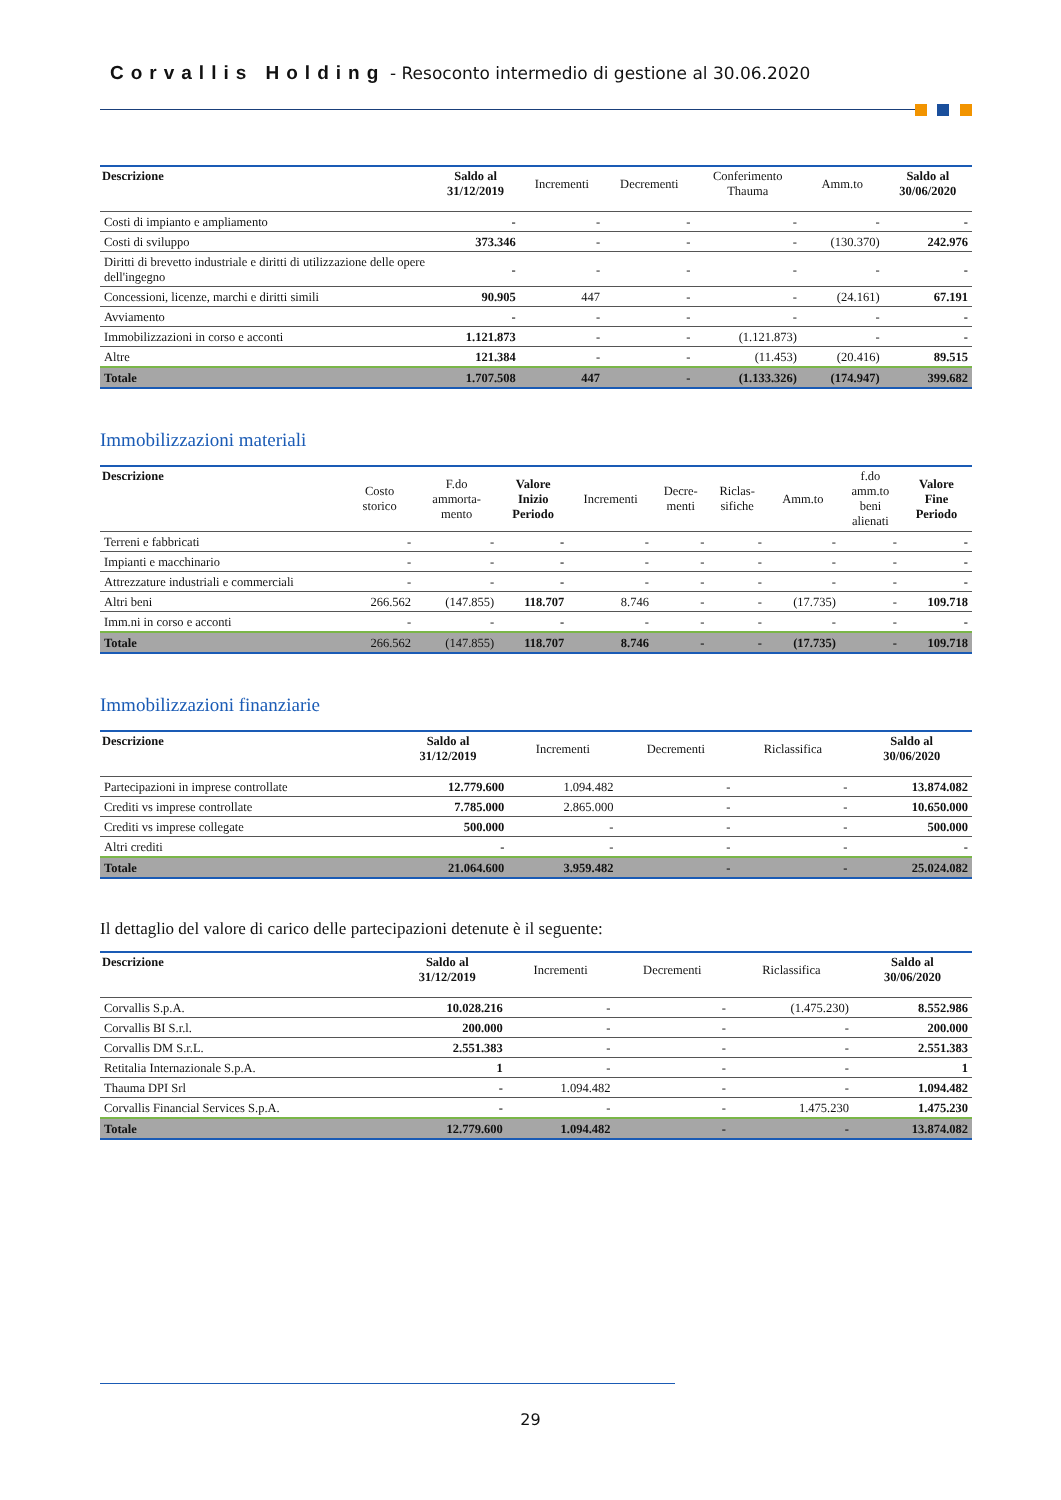Corvallis Holding - Resoconto intermedio di gestione al 30.06.2020
| Descrizione | Saldo al 31/12/2019 | Incrementi | Decrementi | Conferimento Thauma | Amm.to | Saldo al 30/06/2020 |
| --- | --- | --- | --- | --- | --- | --- |
| Costi di impianto e ampliamento | - | - | - | - | - | - |
| Costi di sviluppo | 373.346 | - | - | - | (130.370) | 242.976 |
| Diritti di brevetto industriale e diritti di utilizzazione delle opere dell'ingegno | - | - | - | - | - | - |
| Concessioni, licenze, marchi e diritti simili | 90.905 | 447 | - | - | (24.161) | 67.191 |
| Avviamento | - | - | - | - | - | - |
| Immobilizzazioni in corso e acconti | 1.121.873 | - | - | (1.121.873) | - | - |
| Altre | 121.384 | - | - | (11.453) | (20.416) | 89.515 |
| Totale | 1.707.508 | 447 | - | (1.133.326) | (174.947) | 399.682 |
Immobilizzazioni materiali
| Descrizione | Costo storico | F.do ammorta- mento | Valore Inizio Periodo | Incrementi | Decre- menti | Riclas- sifiche | Amm.to | f.do amm.to beni alienati | Valore Fine Periodo |
| --- | --- | --- | --- | --- | --- | --- | --- | --- | --- |
| Terreni e fabbricati | - | - | - | - | - | - | - | - | - |
| Impianti e macchinario | - | - | - | - | - | - | - | - | - |
| Attrezzature industriali e commerciali | - | - | - | - | - | - | - | - | - |
| Altri beni | 266.562 | (147.855) | 118.707 | 8.746 | - | - | (17.735) | - | 109.718 |
| Imm.ni in corso e acconti | - | - | - | - | - | - | - | - | - |
| Totale | 266.562 | (147.855) | 118.707 | 8.746 | - | - | (17.735) | - | 109.718 |
Immobilizzazioni finanziarie
| Descrizione | Saldo al 31/12/2019 | Incrementi | Decrementi | Riclassifica | Saldo al 30/06/2020 |
| --- | --- | --- | --- | --- | --- |
| Partecipazioni in imprese controllate | 12.779.600 | 1.094.482 | - | - | 13.874.082 |
| Crediti vs imprese controllate | 7.785.000 | 2.865.000 | - | - | 10.650.000 |
| Crediti vs imprese collegate | 500.000 | - | - | - | 500.000 |
| Altri crediti | - | - | - | - | - |
| Totale | 21.064.600 | 3.959.482 | - | - | 25.024.082 |
Il dettaglio del valore di carico delle partecipazioni detenute è il seguente:
| Descrizione | Saldo al 31/12/2019 | Incrementi | Decrementi | Riclassifica | Saldo al 30/06/2020 |
| --- | --- | --- | --- | --- | --- |
| Corvallis S.p.A. | 10.028.216 | - | - | (1.475.230) | 8.552.986 |
| Corvallis BI S.r.l. | 200.000 | - | - | - | 200.000 |
| Corvallis DM S.r.L. | 2.551.383 | - | - | - | 2.551.383 |
| Retitalia Internazionale S.p.A. | 1 | - | - | - | 1 |
| Thauma DPI Srl | - | 1.094.482 | - | - | 1.094.482 |
| Corvallis Financial Services S.p.A. | - | - | - | 1.475.230 | 1.475.230 |
| Totale | 12.779.600 | 1.094.482 | - | - | 13.874.082 |
29